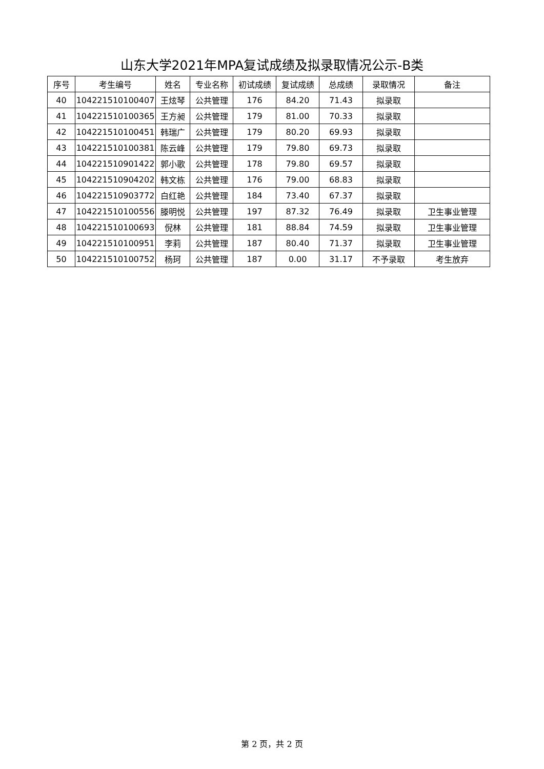山东大学2021年MPA复试成绩及拟录取情况公示-B类
| 序号 | 考生编号 | 姓名 | 专业名称 | 初试成绩 | 复试成绩 | 总成绩 | 录取情况 | 备注 |
| --- | --- | --- | --- | --- | --- | --- | --- | --- |
| 40 | 104221510100407 | 王炫琴 | 公共管理 | 176 | 84.20 | 71.43 | 拟录取 | |
| 41 | 104221510100365 | 王方昶 | 公共管理 | 179 | 81.00 | 70.33 | 拟录取 | |
| 42 | 104221510100451 | 韩瑞广 | 公共管理 | 179 | 80.20 | 69.93 | 拟录取 | |
| 43 | 104221510100381 | 陈云峰 | 公共管理 | 179 | 79.80 | 69.73 | 拟录取 | |
| 44 | 104221510901422 | 郭小歌 | 公共管理 | 178 | 79.80 | 69.57 | 拟录取 | |
| 45 | 104221510904202 | 韩文栋 | 公共管理 | 176 | 79.00 | 68.83 | 拟录取 | |
| 46 | 104221510903772 | 白红艳 | 公共管理 | 184 | 73.40 | 67.37 | 拟录取 | |
| 47 | 104221510100556 | 滕明悦 | 公共管理 | 197 | 87.32 | 76.49 | 拟录取 | 卫生事业管理 |
| 48 | 104221510100693 | 倪林 | 公共管理 | 181 | 88.84 | 74.59 | 拟录取 | 卫生事业管理 |
| 49 | 104221510100951 | 李莉 | 公共管理 | 187 | 80.40 | 71.37 | 拟录取 | 卫生事业管理 |
| 50 | 104221510100752 | 杨珂 | 公共管理 | 187 | 0.00 | 31.17 | 不予录取 | 考生放弃 |
第 2 页，共 2 页